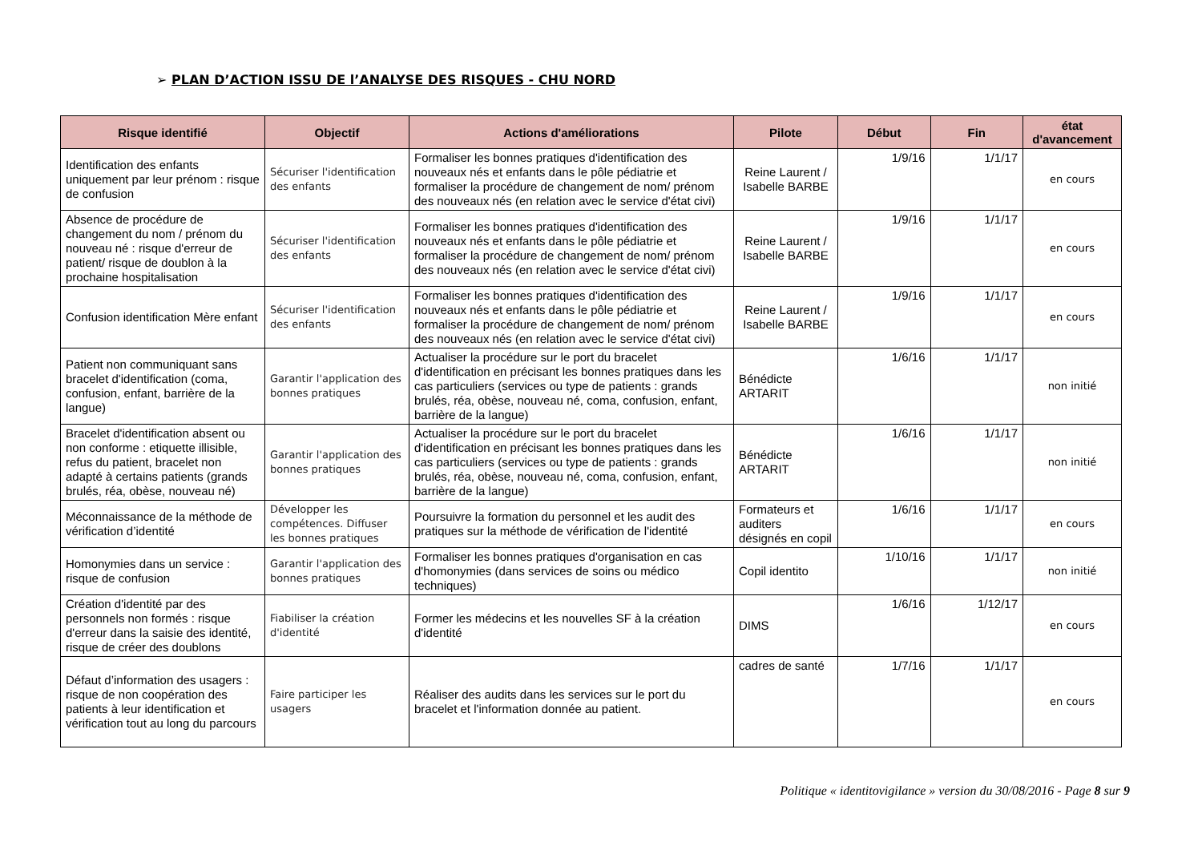➢ PLAN D’ACTION ISSU DE l’ANALYSE DES RISQUES - CHU NORD
| Risque identifié | Objectif | Actions d'améliorations | Pilote | Début | Fin | état d'avancement |
| --- | --- | --- | --- | --- | --- | --- |
| Identification des enfants uniquement par leur prénom : risque de confusion | Sécuriser l'identification des enfants | Formaliser les bonnes pratiques d'identification des nouveaux nés et enfants dans le pôle pédiatrie et formaliser la procédure de changement de nom/ prénom des nouveaux nés (en relation avec le service d'état civi) | Reine Laurent / Isabelle BARBE | 1/9/16 | 1/1/17 | en cours |
| Absence de procédure de changement du nom / prénom du nouveau né : risque d'erreur de patient/ risque de doublon à la prochaine hospitalisation | Sécuriser l'identification des enfants | Formaliser les bonnes pratiques d'identification des nouveaux nés et enfants dans le pôle pédiatrie et formaliser la procédure de changement de nom/ prénom des nouveaux nés (en relation avec le service d'état civi) | Reine Laurent / Isabelle BARBE | 1/9/16 | 1/1/17 | en cours |
| Confusion identification Mère enfant | Sécuriser l'identification des enfants | Formaliser les bonnes pratiques d'identification des nouveaux nés et enfants dans le pôle pédiatrie et formaliser la procédure de changement de nom/ prénom des nouveaux nés (en relation avec le service d'état civi) | Reine Laurent / Isabelle BARBE | 1/9/16 | 1/1/17 | en cours |
| Patient non communiquant sans bracelet d'identification (coma, confusion, enfant, barrière de la langue) | Garantir l'application des bonnes pratiques | Actualiser la procédure sur le port du bracelet d'identification en précisant les bonnes pratiques dans les cas particuliers (services ou type de patients : grands brulés, réa, obèse, nouveau né, coma, confusion, enfant, barrière de la langue) | Bénédicte ARTARIT | 1/6/16 | 1/1/17 | non initié |
| Bracelet d'identification absent ou non conforme : etiquette illisible, refus du patient, bracelet non adapté à certains patients (grands brulés, réa, obèse, nouveau né) | Garantir l'application des bonnes pratiques | Actualiser la procédure sur le port du bracelet d'identification en précisant les bonnes pratiques dans les cas particuliers (services ou type de patients : grands brulés, réa, obèse, nouveau né, coma, confusion, enfant, barrière de la langue) | Bénédicte ARTARIT | 1/6/16 | 1/1/17 | non initié |
| Méconnaissance de la méthode de vérification d’identité | Développer les compétences. Diffuser les bonnes pratiques | Poursuivre la formation du personnel et les audit des pratiques sur la méthode de vérification de l'identité | Formateurs et auditers désignés en copil | 1/6/16 | 1/1/17 | en cours |
| Homonymies dans un service : risque de confusion | Garantir l'application des bonnes pratiques | Formaliser les bonnes pratiques d'organisation en cas d'homonymies (dans services de soins ou médico techniques) | Copil identito | 1/10/16 | 1/1/17 | non initié |
| Création d'identité par des personnels non formés : risque d'erreur dans la saisie des identité, risque de créer des doublons | Fiabiliser la création d'identité | Former les médecins et les nouvelles SF à la création d'identité | DIMS | 1/6/16 | 1/12/17 | en cours |
| Défaut d’information des usagers : risque de non coopération des patients à leur identification et vérification tout au long du parcours | Faire participer les usagers | Réaliser des audits dans les services sur le port du bracelet et l'information donnée au patient. | cadres de santé | 1/7/16 | 1/1/17 | en cours |
Politique « identitovigilance » version du 30/08/2016 - Page 8 sur 9